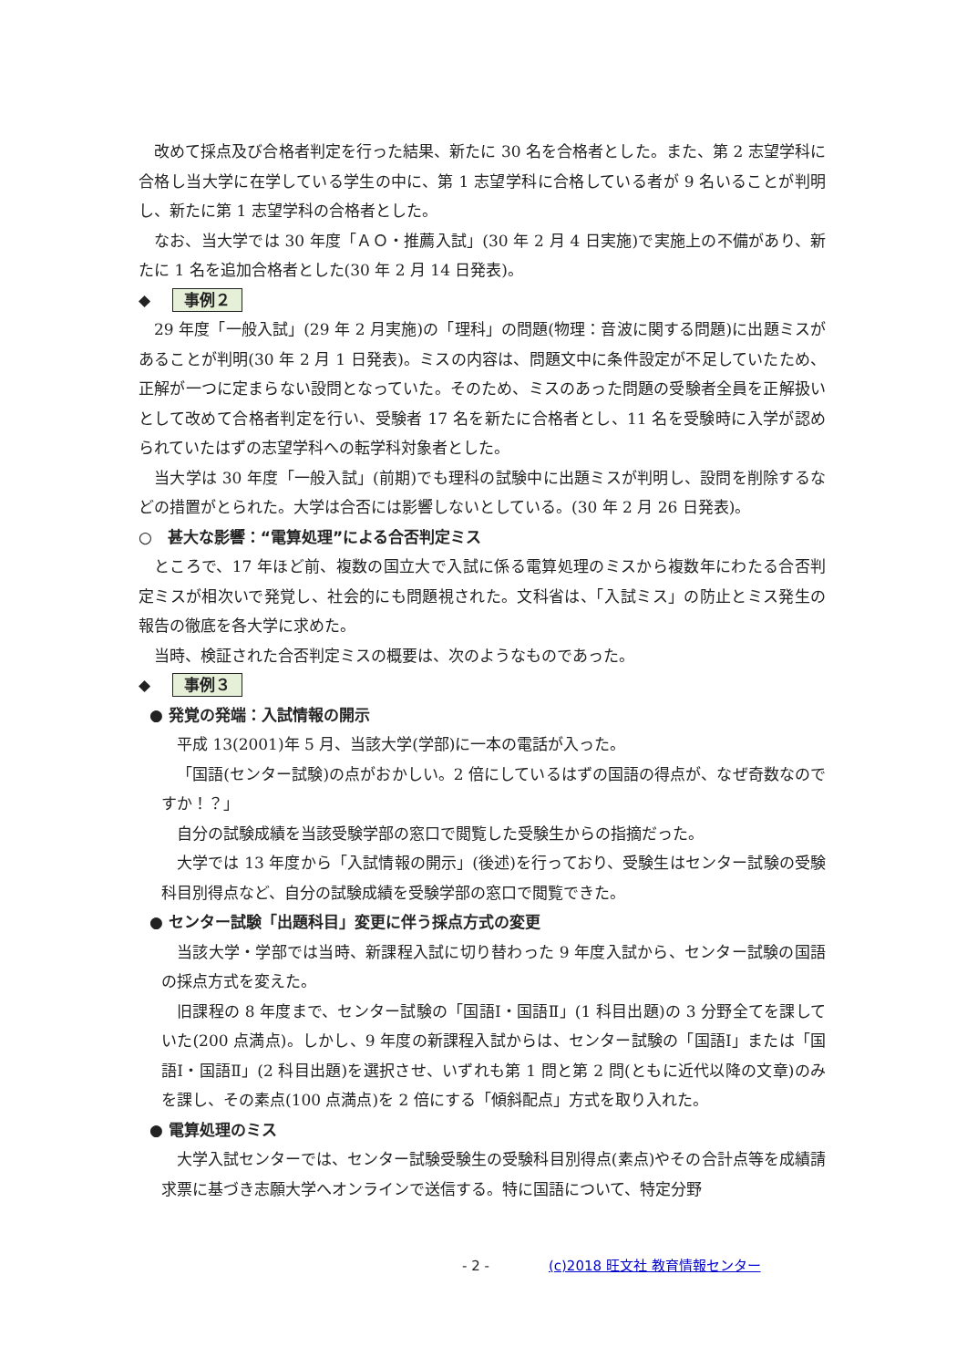改めて採点及び合格者判定を行った結果、新たに 30 名を合格者とした。また、第 2 志望学科に合格し当大学に在学している学生の中に、第 1 志望学科に合格している者が 9 名いることが判明し、新たに第 1 志望学科の合格者とした。
なお、当大学では 30 年度「ＡＯ・推薦入試」(30 年 2 月 4 日実施)で実施上の不備があり、新たに 1 名を追加合格者とした(30 年 2 月 14 日発表)。
◆ 事例２
29 年度「一般入試」(29 年 2 月実施)の「理科」の問題(物理：音波に関する問題)に出題ミスがあることが判明(30 年 2 月 1 日発表)。ミスの内容は、問題文中に条件設定が不足していたため、正解が一つに定まらない設問となっていた。そのため、ミスのあった問題の受験者全員を正解扱いとして改めて合格者判定を行い、受験者 17 名を新たに合格者とし、11 名を受験時に入学が認められていたはずの志望学科への転学科対象者とした。
当大学は 30 年度「一般入試」(前期)でも理科の試験中に出題ミスが判明し、設問を削除するなどの措置がとられた。大学は合否には影響しないとしている。(30 年 2 月 26 日発表)。
○　甚大な影響：“電算処理”による合否判定ミス
ところで、17 年ほど前、複数の国立大で入試に係る電算処理のミスから複数年にわたる合否判定ミスが相次いで発覚し、社会的にも問題視された。文科省は、「入試ミス」の防止とミス発生の報告の徹底を各大学に求めた。
当時、検証された合否判定ミスの概要は、次のようなものであった。
◆ 事例３
● 発覚の発端：入試情報の開示
平成 13(2001)年 5 月、当該大学(学部)に一本の電話が入った。
「国語(センター試験)の点がおかしい。2 倍にしているはずの国語の得点が、なぜ奇数なのですか！？」
自分の試験成績を当該受験学部の窓口で閲覧した受験生からの指摘だった。
大学では 13 年度から「入試情報の開示」(後述)を行っており、受験生はセンター試験の受験科目別得点など、自分の試験成績を受験学部の窓口で閲覧できた。
● センター試験「出題科目」変更に伴う採点方式の変更
当該大学・学部では当時、新課程入試に切り替わった 9 年度入試から、センター試験の国語の採点方式を変えた。
旧課程の 8 年度まで、センター試験の「国語Ⅰ・国語Ⅱ」(1 科目出題)の 3 分野全てを課していた(200 点満点)。しかし、9 年度の新課程入試からは、センター試験の「国語Ⅰ」または「国語Ⅰ・国語Ⅱ」(2 科目出題)を選択させ、いずれも第 1 問と第 2 問(ともに近代以降の文章)のみを課し、その素点(100 点満点)を 2 倍にする「傾斜配点」方式を取り入れた。
● 電算処理のミス
大学入試センターでは、センター試験受験生の受験科目別得点(素点)やその合計点等を成績請求票に基づき志願大学へオンラインで送信する。特に国語について、特定分野
- 2 - (c)2018 旺文社 教育情報センター